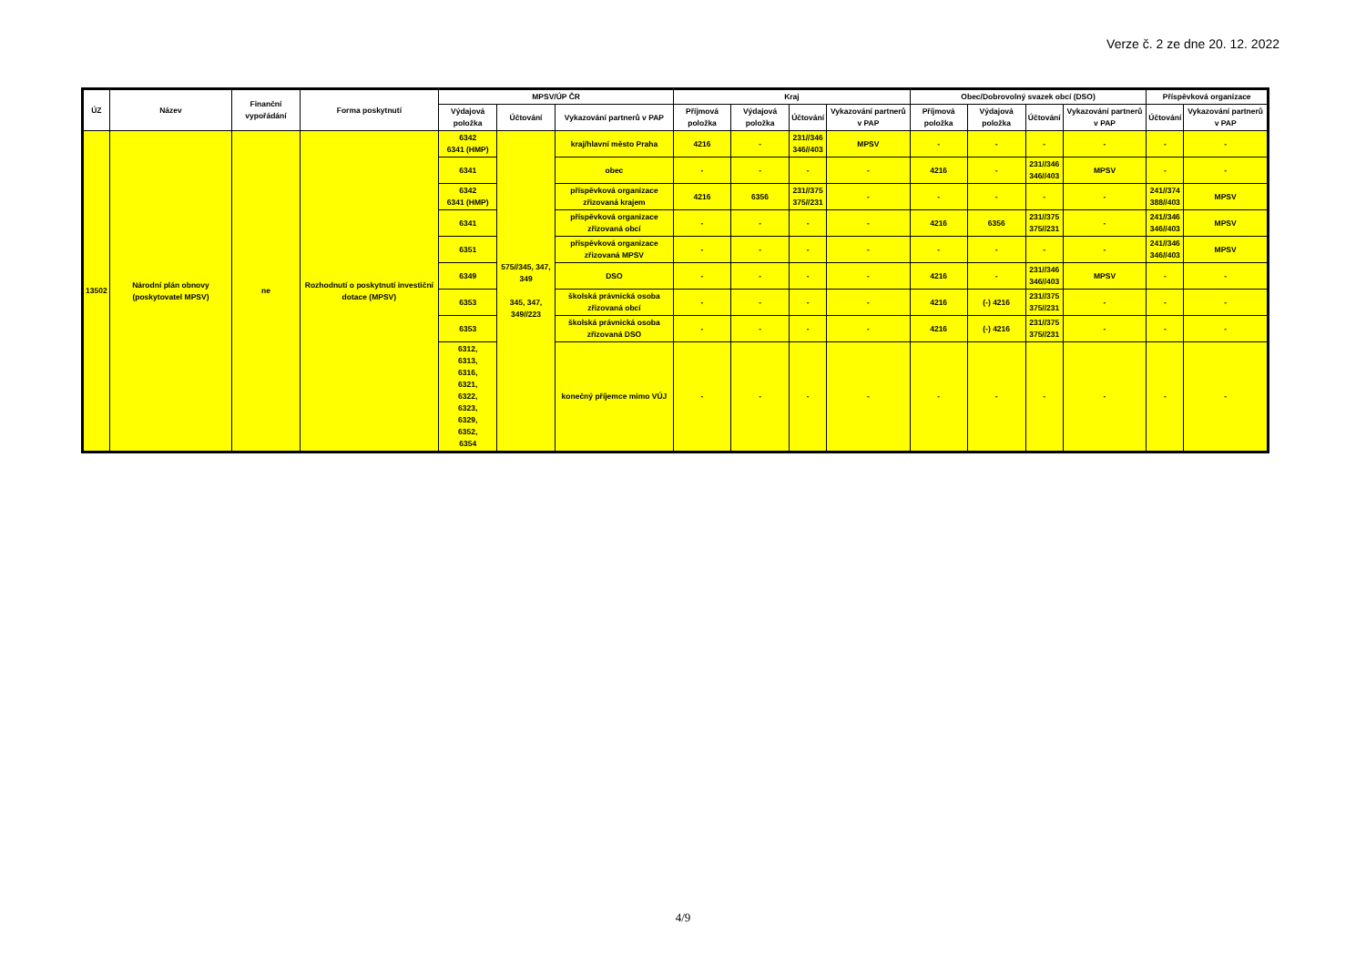Verze č. 2 ze dne 20. 12. 2022
| ÚZ | Název | Finanční vypořádání | Forma poskytnutí | MPSV/ÚP ČR | | | Kraj | | | | Obec/Dobrovolný svazek obcí (DSO) | | | | Příspěvková organizace | |
| --- | --- | --- | --- | --- | --- | --- | --- | --- | --- | --- | --- | --- | --- | --- | --- | --- |
| | | | | Výdajová položka | Účtování | Vykazování partnerů v PAP | Příjmová položka | Výdajová položka | Účtování | Vykazování partnerů v PAP | Příjmová položka | Výdajová položka | Účtování | Vykazování partnerů v PAP | Účtování | Vykazování partnerů v PAP |
| 13502 | Národní plán obnovy (poskytovatel MPSV) | ne | Rozhodnutí o poskytnutí investiční dotace (MPSV) | 6342 6341 (HMP) | 575//345, 347, 349 345, 347, 349//223 | kraj/hlavní město Praha | 4216 | - | 231//346 346//403 | MPSV | - | - | - | - | - | - |
| | | | | 6341 | | obec | - | - | - | - | 4216 | - | 231//346 346//403 | MPSV | - | - |
| | | | | 6342 6341 (HMP) | | příspěvková organizace zřizovaná krajem | 4216 | 6356 | 231//375 375//231 | - | - | - | - | - | 241//374 388//403 | MPSV |
| | | | | 6341 | | příspěvková organizace zřizovaná obcí | - | - | - | - | 4216 | 6356 | 231//375 375//231 | - | 241//346 346//403 | MPSV |
| | | | | 6351 | | příspěvková organizace zřizovaná MPSV | - | - | - | - | - | - | - | - | 241//346 346//403 | MPSV |
| | | | | 6349 | | DSO | - | - | - | - | 4216 | - | 231//346 346//403 | MPSV | - | - |
| | | | | 6353 | | školská právnická osoba zřizovaná obcí | - | - | - | - | 4216 | (-) 4216 | 231//375 375//231 | - | - | - |
| | | | | 6353 | | školská právnická osoba zřizovaná DSO | - | - | - | - | 4216 | (-) 4216 | 231//375 375//231 | - | - | - |
| | | | | 6312, 6313, 6316, 6321, 6322, 6323, 6329, 6352, 6354 | | konečný příjemce mimo VÚJ | - | - | - | - | - | - | - | - | - | - |
4/9